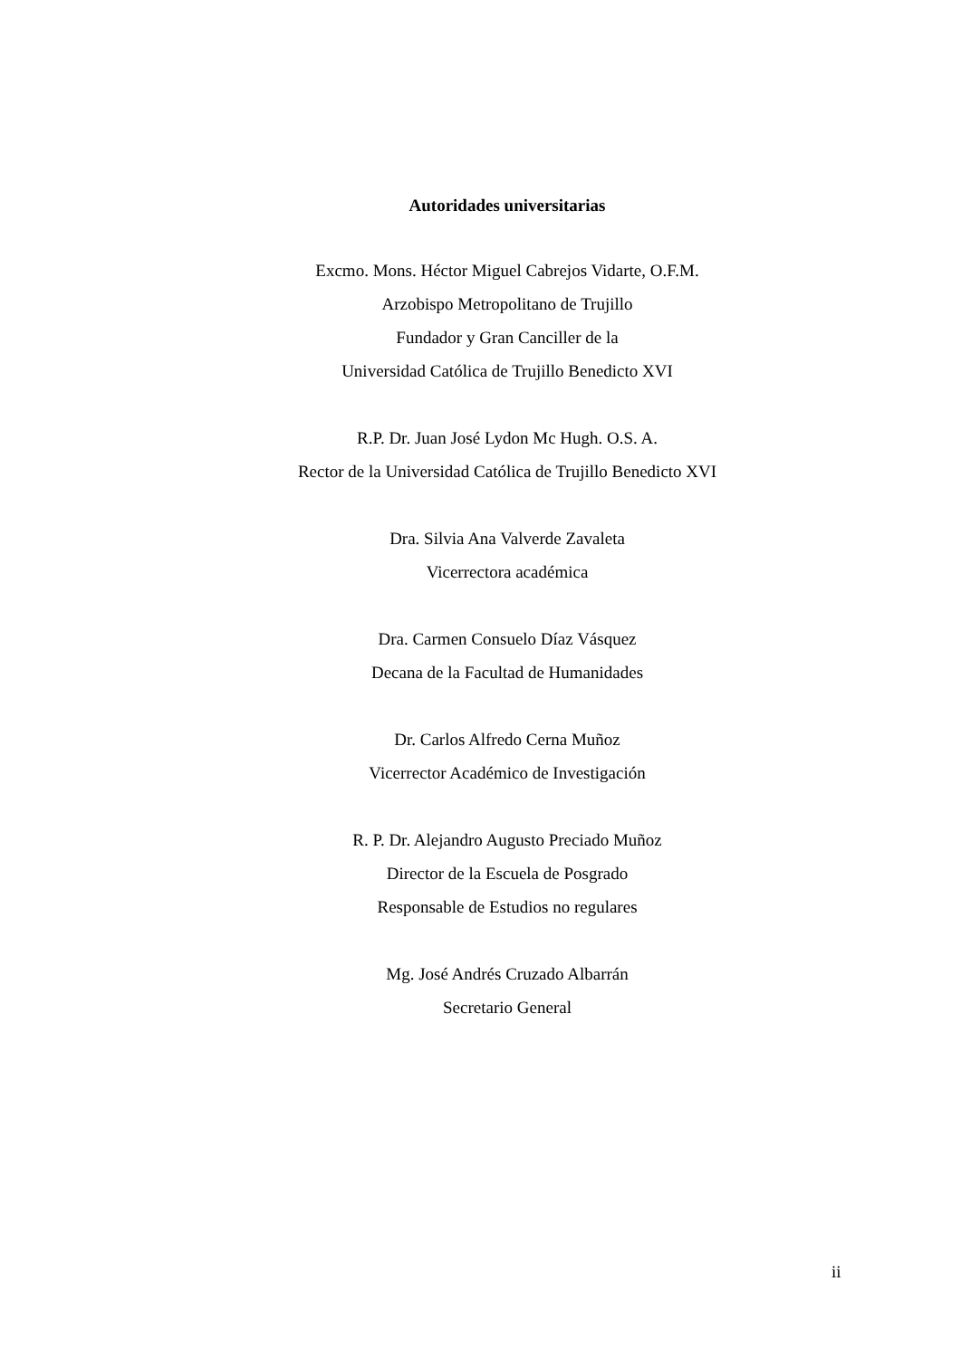Autoridades universitarias
Excmo. Mons. Héctor Miguel Cabrejos Vidarte, O.F.M.
Arzobispo Metropolitano de Trujillo
Fundador y Gran Canciller de la
Universidad Católica de Trujillo Benedicto XVI
R.P. Dr. Juan José Lydon Mc Hugh. O.S. A.
Rector de la Universidad Católica de Trujillo Benedicto XVI
Dra. Silvia Ana Valverde Zavaleta
Vicerrectora académica
Dra. Carmen Consuelo Díaz Vásquez
Decana de la Facultad de Humanidades
Dr. Carlos Alfredo Cerna Muñoz
Vicerrector Académico de Investigación
R. P. Dr. Alejandro Augusto Preciado Muñoz
Director de la Escuela de Posgrado
Responsable de Estudios no regulares
Mg. José Andrés Cruzado Albarrán
Secretario General
ii